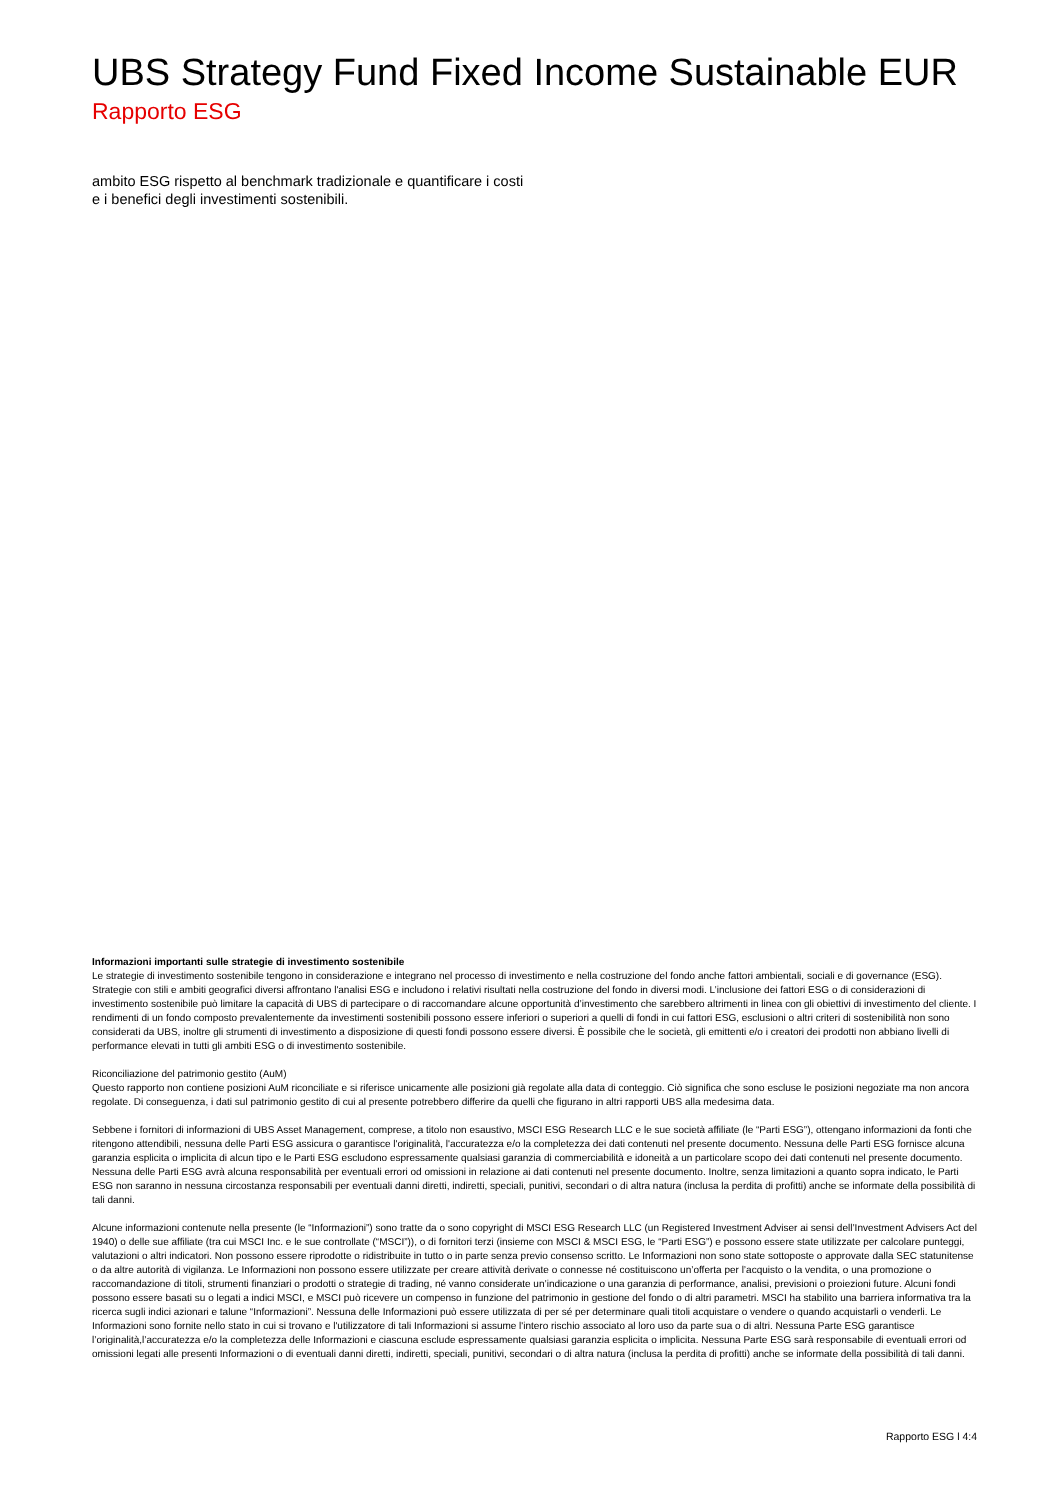UBS Strategy Fund Fixed Income Sustainable EUR
Rapporto ESG
ambito ESG rispetto al benchmark tradizionale e quantificare i costi e i benefici degli investimenti sostenibili.
Informazioni importanti sulle strategie di investimento sostenibile
Le strategie di investimento sostenibile tengono in considerazione e integrano nel processo di investimento e nella costruzione del fondo anche fattori ambientali, sociali e di governance (ESG). Strategie con stili e ambiti geografici diversi affrontano l'analisi ESG e includono i relativi risultati nella costruzione del fondo in diversi modi. L’inclusione dei fattori ESG o di considerazioni di investimento sostenibile può limitare la capacità di UBS di partecipare o di raccomandare alcune opportunità d’investimento che sarebbero altrimenti in linea con gli obiettivi di investimento del cliente. I rendimenti di un fondo composto prevalentemente da investimenti sostenibili possono essere inferiori o superiori a quelli di fondi in cui fattori ESG, esclusioni o altri criteri di sostenibilità non sono considerati da UBS, inoltre gli strumenti di investimento a disposizione di questi fondi possono essere diversi. È possibile che le società, gli emittenti e/o i creatori dei prodotti non abbiano livelli di performance elevati in tutti gli ambiti ESG o di investimento sostenibile.
Riconciliazione del patrimonio gestito (AuM)
Questo rapporto non contiene posizioni AuM riconciliate e si riferisce unicamente alle posizioni già regolate alla data di conteggio. Ciò significa che sono escluse le posizioni negoziate ma non ancora regolate. Di conseguenza, i dati sul patrimonio gestito di cui al presente potrebbero differire da quelli che figurano in altri rapporti UBS alla medesima data.
Sebbene i fornitori di informazioni di UBS Asset Management, comprese, a titolo non esaustivo, MSCI ESG Research LLC e le sue società affiliate (le “Parti ESG”), ottengano informazioni da fonti che ritengono attendibili, nessuna delle Parti ESG assicura o garantisce l'originalità, l'accuratezza e/o la completezza dei dati contenuti nel presente documento. Nessuna delle Parti ESG fornisce alcuna garanzia esplicita o implicita di alcun tipo e le Parti ESG escludono espressamente qualsiasi garanzia di commerciabilità e idoneità a un particolare scopo dei dati contenuti nel presente documento. Nessuna delle Parti ESG avrà alcuna responsabilità per eventuali errori od omissioni in relazione ai dati contenuti nel presente documento. Inoltre, senza limitazioni a quanto sopra indicato, le Parti ESG non saranno in nessuna circostanza responsabili per eventuali danni diretti, indiretti, speciali, punitivi, secondari o di altra natura (inclusa la perdita di profitti) anche se informate della possibilità di tali danni.
Alcune informazioni contenute nella presente (le “Informazioni”) sono tratte da o sono copyright di MSCI ESG Research LLC (un Registered Investment Adviser ai sensi dell’Investment Advisers Act del 1940) o delle sue affiliate (tra cui MSCI Inc. e le sue controllate (“MSCI”)), o di fornitori terzi (insieme con MSCI & MSCI ESG, le “Parti ESG”) e possono essere state utilizzate per calcolare punteggi, valutazioni o altri indicatori. Non possono essere riprodotte o ridistribuite in tutto o in parte senza previo consenso scritto. Le Informazioni non sono state sottoposte o approvate dalla SEC statunitense o da altre autorità di vigilanza. Le Informazioni non possono essere utilizzate per creare attività derivate o connesse né costituiscono un’offerta per l’acquisto o la vendita, o una promozione o raccomandazione di titoli, strumenti finanziari o prodotti o strategie di trading, né vanno considerate un’indicazione o una garanzia di performance, analisi, previsioni o proiezioni future. Alcuni fondi possono essere basati su o legati a indici MSCI, e MSCI può ricevere un compenso in funzione del patrimonio in gestione del fondo o di altri parametri. MSCI ha stabilito una barriera informativa tra la ricerca sugli indici azionari e talune “Informazioni”. Nessuna delle Informazioni può essere utilizzata di per sé per determinare quali titoli acquistare o vendere o quando acquistarli o venderli. Le Informazioni sono fornite nello stato in cui si trovano e l'utilizzatore di tali Informazioni si assume l'intero rischio associato al loro uso da parte sua o di altri. Nessuna Parte ESG garantisce l’originalità,l’accuratezza e/o la completezza delle Informazioni e ciascuna esclude espressamente qualsiasi garanzia esplicita o implicita. Nessuna Parte ESG sarà responsabile di eventuali errori od omissioni legati alle presenti Informazioni o di eventuali danni diretti, indiretti, speciali, punitivi, secondari o di altra natura (inclusa la perdita di profitti) anche se informate della possibilità di tali danni.
Rapporto ESG l 4:4